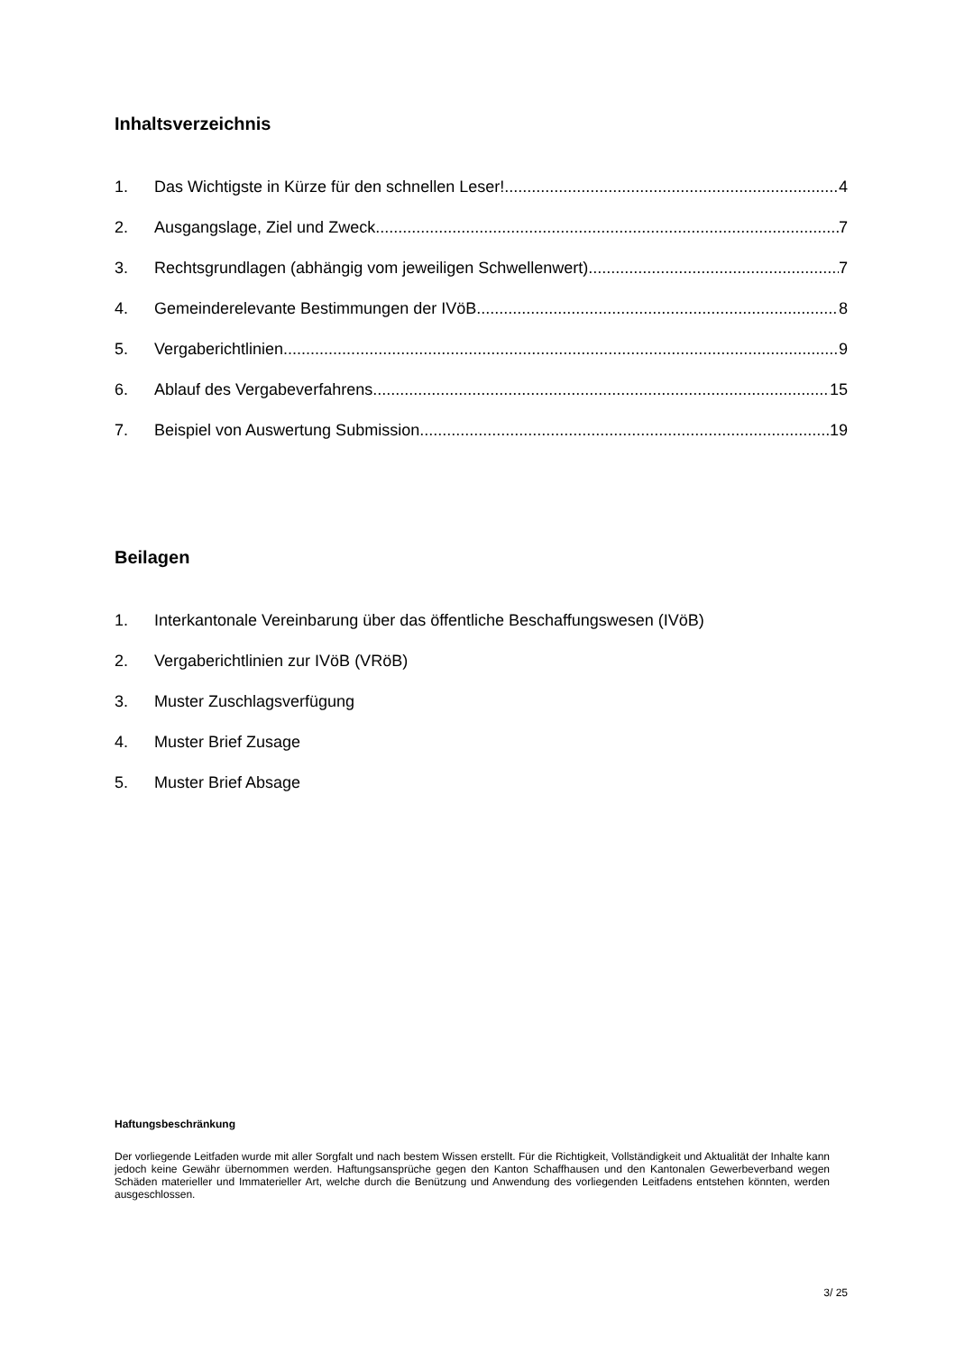Inhaltsverzeichnis
1. Das Wichtigste in Kürze für den schnellen Leser! 4
2. Ausgangslage, Ziel und Zweck 7
3. Rechtsgrundlagen (abhängig vom jeweiligen Schwellenwert) 7
4. Gemeinderelevante Bestimmungen der IVöB 8
5. Vergaberichtlinien 9
6. Ablauf des Vergabeverfahrens 15
7. Beispiel von Auswertung Submission 19
Beilagen
1. Interkantonale Vereinbarung über das öffentliche Beschaffungswesen (IVöB)
2. Vergaberichtlinien zur IVöB (VRöB)
3. Muster Zuschlagsverfügung
4. Muster Brief Zusage
5. Muster Brief Absage
Haftungsbeschränkung
Der vorliegende Leitfaden wurde mit aller Sorgfalt und nach bestem Wissen erstellt. Für die Richtigkeit, Vollständigkeit und Aktualität der Inhalte kann jedoch keine Gewähr übernommen werden. Haftungsansprüche gegen den Kanton Schaffhausen und den Kantonalen Gewerbeverband wegen Schäden materieller und Immaterieller Art, welche durch die Benützung und Anwendung des vorliegenden Leitfadens entstehen könnten, werden ausgeschlossen.
3/ 25